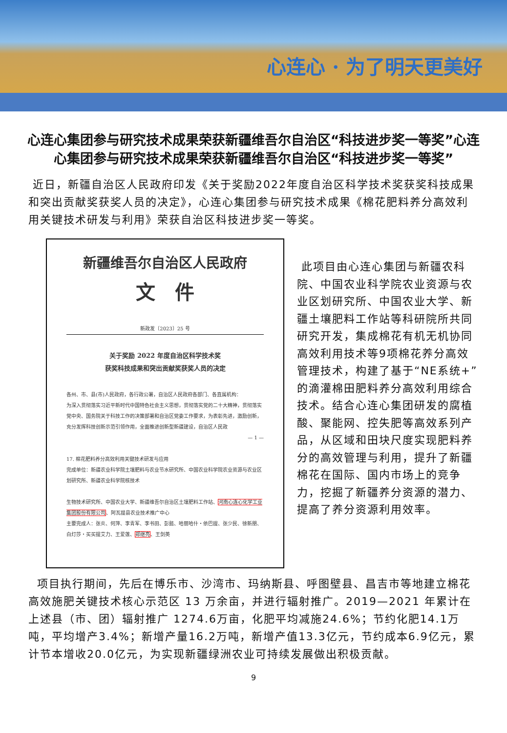心连心 · 为了明天更美好
心连心集团参与研究技术成果荣获新疆维吾尔自治区“科技进步奖一等奖”心连心集团参与研究技术成果荣获新疆维吾尔自治区“科技进步奖一等奖”
近日，新疆自治区人民政府印发《关于奖励2022年度自治区科学技术奖获奖科技成果和突出贡献奖获奖人员的决定》，心连心集团参与研究技术成果《棉花肥料养分高效利用关键技术研发与利用》荣获自治区科技进步奖一等奖。
新疆维吾尔自治区人民政府
文　件
新政发〔2023〕25 号
关于奖励 2022 年度自治区科学技术奖
获奖科技成果和突出贡献奖获奖人员的决定
各州、市、县(市)人民政府，各行政公署，自治区人民政府各部门、各直属机构：
为深入贯彻落实习近平新时代中国特色社会主义思想，贯彻落实党的二十大精神，贯彻落实党中央、国务院关于科技工作的决策部署和自治区党委工作要求，为表彰先进，激励创新，充分发挥科技创新示范引领作用，全面推进创新型新疆建设，自治区人民政
— 1 —
17. 棉花肥料养分高效利用关键技术研发与应用
完成单位：新疆农业科学院土壤肥料与农业节水研究所、中国农业科学院农业资源与农业区划研究所、新疆农业科学院核技术
生物技术研究所、中国农业大学、新疆维吾尔自治区土壤肥料工作站、河南心连心化学工业集团股份有限公司、阿瓦提县农业技术推广中心
主要完成人：张炎、何萍、李青军、李书田、彭懿、哈丽哈什・依巴提、张少民、徐新朋、白灯莎・买买提艾力、王爱莲、郑继亮、王剑英
此项目由心连心集团与新疆农科院、中国农业科学院农业资源与农业区划研究所、中国农业大学、新疆土壤肥料工作站等科研院所共同研究开发，集成棉花有机无机协同高效利用技术等9项棉花养分高效管理技术，构建了基于“NE系统+”的滴灌棉田肥料养分高效利用综合技术。结合心连心集团研发的腐植酸、聚能网、控失肥等高效系列产品，从区域和田块尺度实现肥料养分的高效管理与利用，提升了新疆棉花在国际、国内市场上的竞争力，挖掘了新疆养分资源的潜力、提高了养分资源利用效率。
项目执行期间，先后在博乐市、沙湾市、玛纳斯县、呼图壁县、昌吉市等地建立棉花高效施肥关键技术核心示范区 13 万余亩，并进行辐射推广。2019—2021 年累计在上述县（市、团）辐射推广 1274.6万亩，化肥平均减施24.6%；节约化肥14.1万吨，平均增产3.4%；新增产量16.2万吨，新增产值13.3亿元，节约成本6.9亿元，累计节本增收20.0亿元，为实现新疆绿洲农业可持续发展做出积极贡献。
9